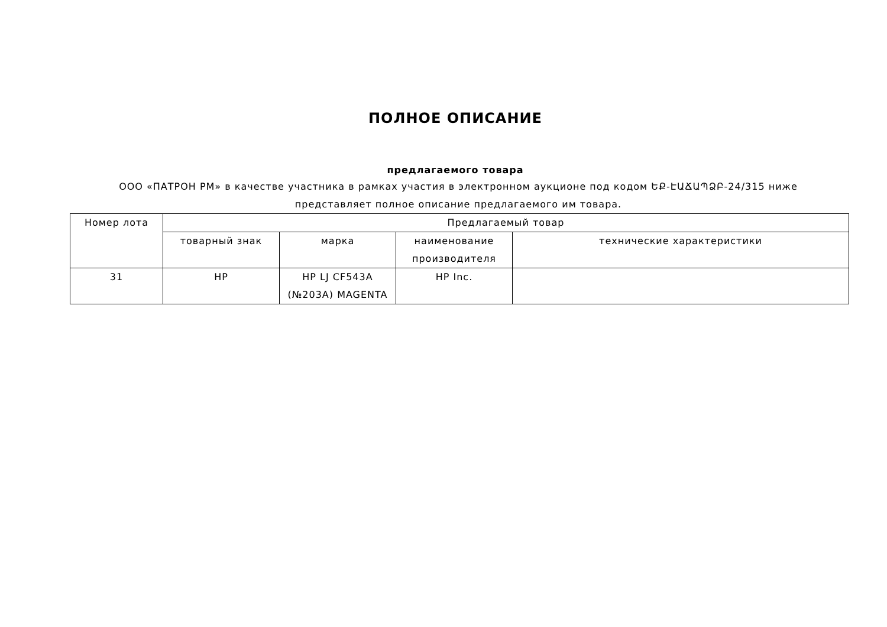ПОЛНОЕ ОПИСАНИЕ
предлагаемого товара
ООО «ПАТРОН РМ» в качестве участника в рамках участия в электронном аукционе под кодом ԵՔ-ԷԱՃԱՊՁԲ-24/315 ниже представляет полное описание предлагаемого им товара.
| Номер лота | Предлагаемый товар | | | |
| --- | --- | --- | --- | --- |
| | товарный знак | марка | наименование производителя | технические характеристики |
| 31 | HP | HP LJ CF543A (№203A) MAGENTA | HP Inc. | |